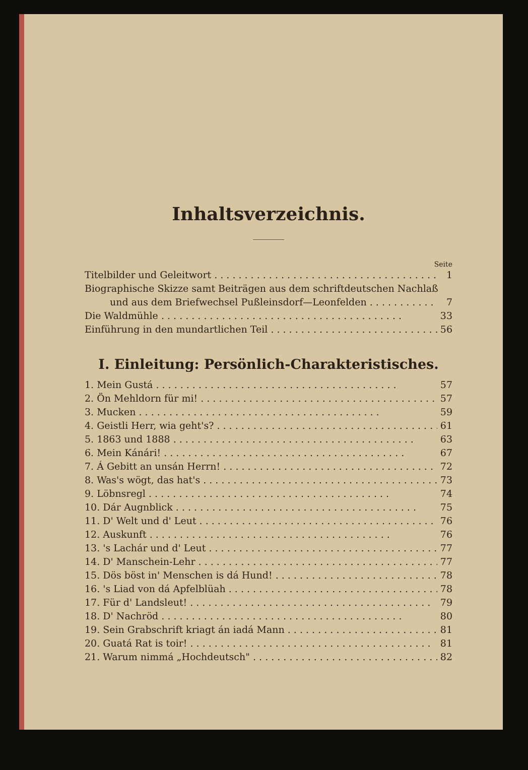Inhaltsverzeichnis.
Seite
Titelbilder und Geleitwort 1
Biographische Skizze samt Beiträgen aus dem schriftdeutschen Nachlaß
und aus dem Briefwechsel Pußleinsdorf—Leonfelden 7
Die Waldmühle 33
Einführung in den mundartlichen Teil 56
I. Einleitung: Persönlich-Charakteristisches.
1. Mein Gustá 57
2. Ön Mehldorn für mi! 57
3. Mucken 59
4. Geistli Herr, wia geht's? 61
5. 1863 und 1888 63
6. Mein Kánári! 67
7. Á Gebitt an unsán Herrn! 72
8. Was's wögt, das hat's 73
9. Löbnsregl 74
10. Dár Augnblick 75
11. D' Welt und d' Leut 76
12. Auskunft 76
13. 's Lachár und d' Leut 77
14. D' Manschein-Lehr 77
15. Dös böst in' Menschen is dá Hund! 78
16. 's Liad von dá Apfelblüah 78
17. Für d' Landsleut! 79
18. D' Nachröd 80
19. Sein Grabschrift kriagt án iadá Mann 81
20. Guatá Rat is toir! 81
21. Warum nimmá „Hochdeutsch" 82